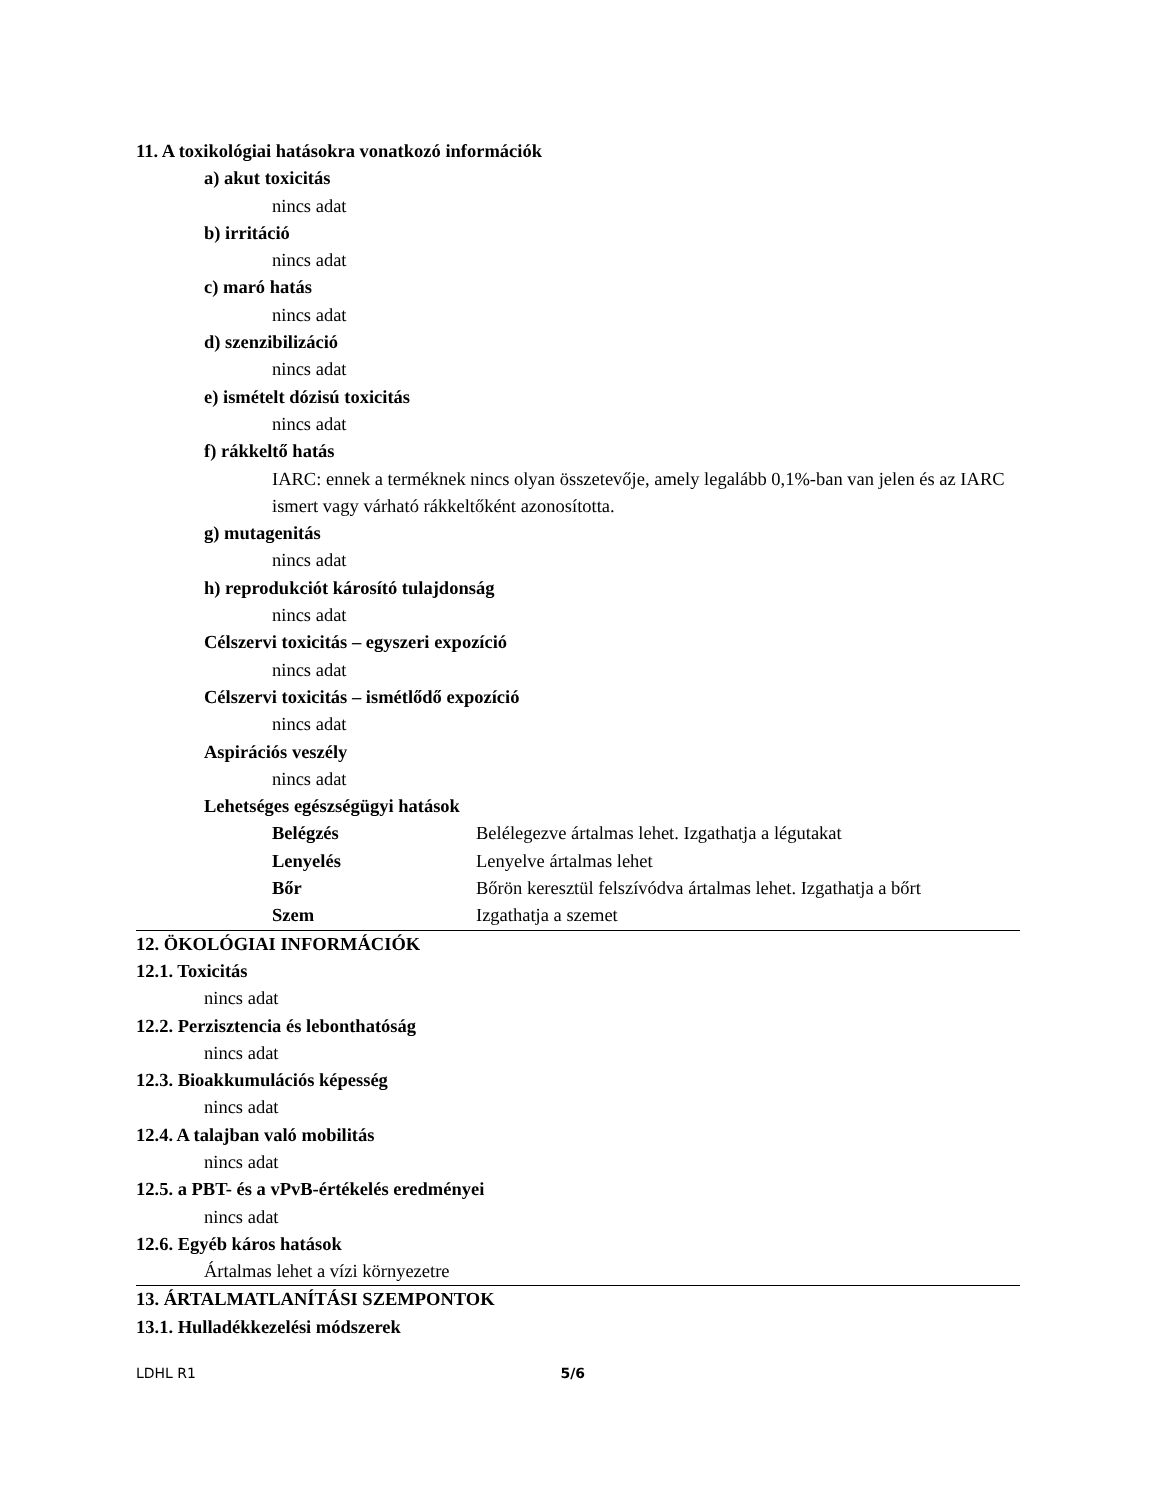11. A toxikológiai hatásokra vonatkozó információk
a) akut toxicitás
nincs adat
b) irritáció
nincs adat
c) maró hatás
nincs adat
d) szenzibilizáció
nincs adat
e) ismételt dózisú toxicitás
nincs adat
f) rákkeltő hatás
IARC: ennek a terméknek nincs olyan összetevője, amely legalább 0,1%-ban van jelen és az IARC ismert vagy várható rákkeltőként azonosította.
g) mutagenitás
nincs adat
h) reprodukciót károsító tulajdonság
nincs adat
Célszervi toxicitás – egyszeri expozíció
nincs adat
Célszervi toxicitás – ismétlődő expozíció
nincs adat
Aspirációs veszély
nincs adat
Lehetséges egészségügyi hatások
| Belégzés | Belélegezve ártalmas lehet. Izgathatja a légutakat |
| Lenyelés | Lenyelve ártalmas lehet |
| Bőr | Bőrön keresztül felszívódva ártalmas lehet. Izgathatja a bőrt |
| Szem | Izgathatja a szemet |
12. ÖKOLÓGIAI INFORMÁCIÓK
12.1. Toxicitás
nincs adat
12.2. Perzisztencia és lebonthatóság
nincs adat
12.3. Bioakkumulációs képesség
nincs adat
12.4. A talajban való mobilitás
nincs adat
12.5. a PBT- és a vPvB-értékelés eredményei
nincs adat
12.6. Egyéb káros hatások
Ártalmas lehet a vízi környezetre
13. ÁRTALMATLANÍTÁSI SZEMPONTOK
13.1. Hulladékkezelési módszerek
LDHL R1 5/6